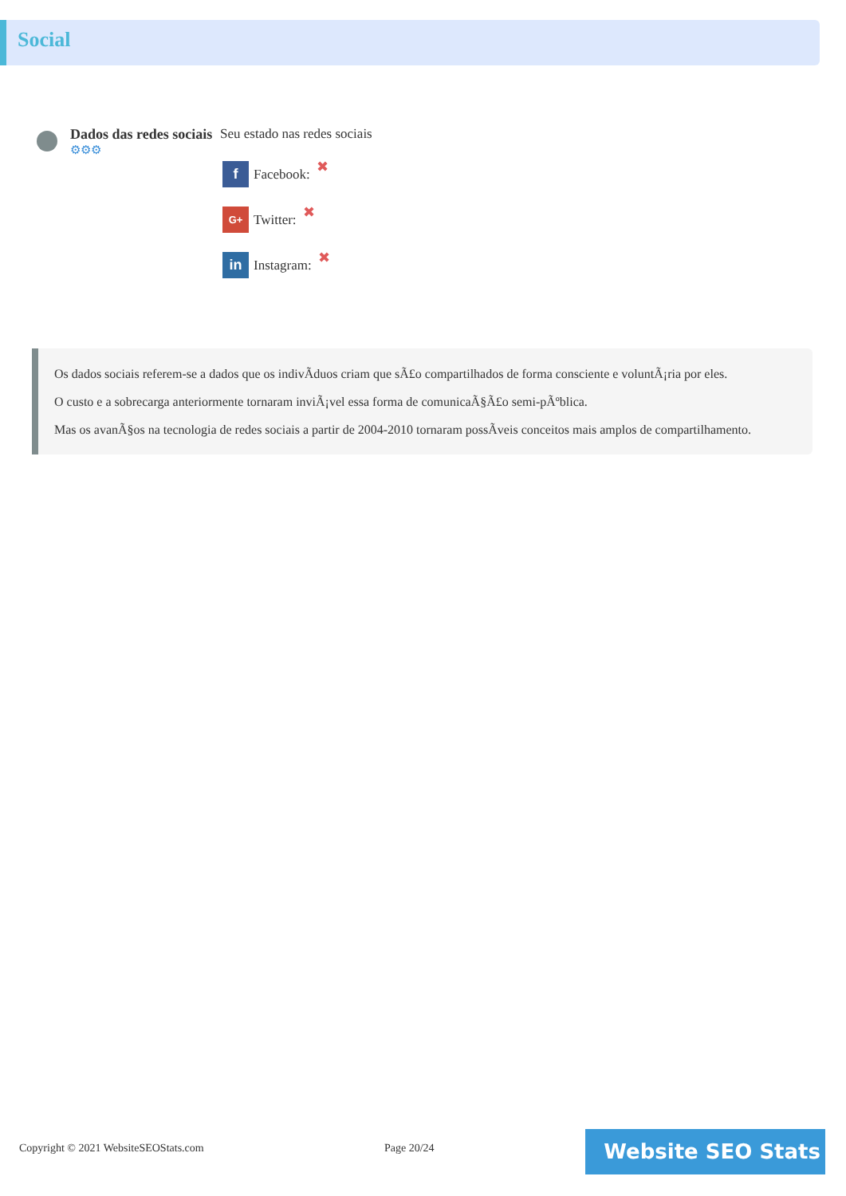Social
Dados das redes sociais
⚙⚙⚙
Seu estado nas redes sociais
f
Facebook: ✖
G+
Twitter: ✖
in
Instagram: ✖
Os dados sociais referem-se a dados que os indivÃduos criam que sÃ£o compartilhados de forma consciente e voluntÃ¡ria por eles.
O custo e a sobrecarga anteriormente tornaram inviÃ¡vel essa forma de comunicaÃ§Ã£o semi-pÃºblica.
Mas os avanÃ§os na tecnologia de redes sociais a partir de 2004-2010 tornaram possÃveis conceitos mais amplos de compartilhamento.
Copyright © 2021 WebsiteSEOStats.com
Page 20/24 Website SEO Stats